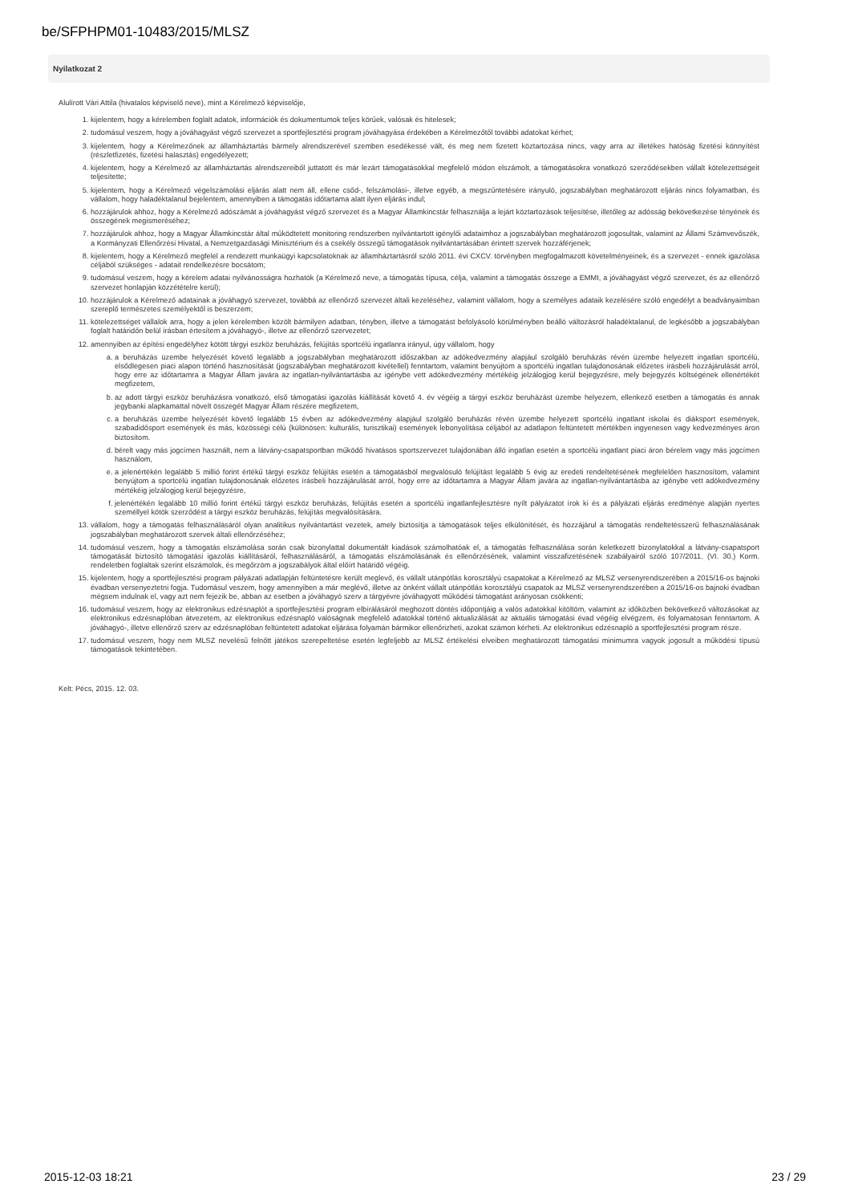be/SFPHPM01-10483/2015/MLSZ
Nyilatkozat 2
Alulírott Vári Attila (hivatalos képviselő neve), mint a Kérelmező képviselője,
1. kijelentem, hogy a kérelemben foglalt adatok, információk és dokumentumok teljes körűek, valósak és hitelesek;
2. tudomásul veszem, hogy a jóváhagyást végző szervezet a sportfejlesztési program jóváhagyása érdekében a Kérelmezőtől további adatokat kérhet;
3. kijelentem, hogy a Kérelmezőnek az államháztartás bármely alrendszerével szemben esedékessé vált, és meg nem fizetett köztartozása nincs, vagy arra az illetékes hatóság fizetési könnyítést (részletfizetés, fizetési halasztás) engedélyezett;
4. kijelentem, hogy a Kérelmező az államháztartás alrendszereiből juttatott és már lezárt támogatásokkal megfelelő módon elszámolt, a támogatásokra vonatkozó szerződésekben vállalt kötelezettségeit teljesítette;
5. kijelentem, hogy a Kérelmező végelszámolási eljárás alatt nem áll, ellene csőd-, felszámolási-, illetve egyéb, a megszűntetésére irányuló, jogszabályban meghatározott eljárás nincs folyamatban, és vállalom, hogy haladéktalanul bejelentem, amennyiben a támogatás időtartama alatt ilyen eljárás indul;
6. hozzájárulok ahhoz, hogy a Kérelmező adószámát a jóváhagyást végző szervezet és a Magyar Államkincstár felhasználja a lejárt köztartozások teljesítése, illetőleg az adósság bekövetkezése tényének és összegének megismeréséhez;
7. hozzájárulok ahhoz, hogy a Magyar Államkincstár által működtetett monitoring rendszerben nyilvántartott igénylői adataimhoz a jogszabályban meghatározott jogosultak, valamint az Állami Számvevőszék, a Kormányzati Ellenőrzési Hivatal, a Nemzetgazdasági Minisztérium és a csekély összegű támogatások nyilvántartásában érintett szervek hozzáférjenek;
8. kijelentem, hogy a Kérelmező megfelel a rendezett munkaügyi kapcsolatoknak az államháztartásról szóló 2011. évi CXCV. törvényben megfogalmazott követelményeinek, és a szervezet - ennek igazolása céljából szükséges - adatait rendelkezésre bocsátom;
9. tudomásul veszem, hogy a kérelem adatai nyilvánosságra hozhatók (a Kérelmező neve, a támogatás típusa, célja, valamint a támogatás összege a EMMI, a jóváhagyást végző szervezet, és az ellenőrző szervezet honlapján közzétételre kerül);
10. hozzájárulok a Kérelmező adatainak a jóváhagyó szervezet, továbbá az ellenőrző szervezet általi kezeléséhez, valamint vállalom, hogy a személyes adataik kezelésére szóló engedélyt a beadványaimban szereplő természetes személyektől is beszerzem;
11. kötelezettséget vállalok arra, hogy a jelen kérelemben közölt bármilyen adatban, tényben, illetve a támogatást befolyásoló körülményben beálló változásról haladéktalanul, de legkésőbb a jogszabályban foglalt határidőn belül írásban értesítem a jóváhagyó-, illetve az ellenőrző szervezetet;
12. amennyiben az építési engedélyhez kötött tárgyi eszköz beruházás, felújítás sportcélú ingatlanra irányul, úgy vállalom, hogy
a. a beruházás üzembe helyezését követő legalább a jogszabályban meghatározott időszakban az adókedvezmény alapjául szolgáló beruházás révén üzembe helyezett ingatlan sportcélú, elsődlegesen piaci alapon történő hasznosítását (jogszabályban meghatározott kivétellel) fenntartom, valamint benyújtom a sportcélú ingatlan tulajdonosának előzetes írásbeli hozzájárulását arról, hogy erre az időtartamra a Magyar Állam javára az ingatlan-nyilvántartásba az igénybe vett adókedvezmény mértékéig jelzálogjog kerül bejegyzésre, mely bejegyzés költségének ellenértékét megfizetem,
b. az adott tárgyi eszköz beruházásra vonatkozó, első támogatási igazolás kiállítását követő 4. év végéig a tárgyi eszköz beruházást üzembe helyezem, ellenkező esetben a támogatás és annak jegybanki alapkamattal növelt összegét Magyar Állam részére megfizetem,
c. a beruházás üzembe helyezését követő legalább 15 évben az adókedvezmény alapjául szolgáló beruházás révén üzembe helyezett sportcélú ingatlant iskolai és diáksport események, szabadidősport események és más, közösségi célú (különösen: kulturális, turisztikai) események lebonyolítása céljából az adatlapon feltüntetett mértékben ingyenesen vagy kedvezményes áron biztosítom.
d. bérelt vagy más jogcímen használt, nem a látvány-csapatsportban működő hivatásos sportszervezet tulajdonában álló ingatlan esetén a sportcélú ingatlant piaci áron bérelem vagy más jogcímen használom,
e. a jelenértékén legalább 5 millió forint értékű tárgyi eszköz felújítás esetén a támogatásból megvalósuló felújítást legalább 5 évig az eredeti rendeltetésének megfelelően hasznosítom, valamint benyújtom a sportcélú ingatlan tulajdonosának előzetes írásbeli hozzájárulását arról, hogy erre az időtartamra a Magyar Állam javára az ingatlan-nyilvántartásba az igénybe vett adókedvezmény mértékéig jelzálogjog kerül bejegyzésre,
f. jelenértékén legalább 10 millió forint értékű tárgyi eszköz beruházás, felújítás esetén a sportcélú ingatlanfejlesztésre nyílt pályázatot írok ki és a pályázati eljárás eredménye alapján nyertes személlyel kötök szerződést a tárgyi eszköz beruházás, felújítás megvalósítására.
13. vállalom, hogy a támogatás felhasználásáról olyan analitikus nyilvántartást vezetek, amely biztosítja a támogatások teljes elkülönítését, és hozzájárul a támogatás rendeltetésszerű felhasználásának jogszabályban meghatározott szervek általi ellenőrzéséhez;
14. tudomásul veszem, hogy a támogatás elszámolása során csak bizonylattal dokumentált kiadások számolhatóak el, a támogatás felhasználása során keletkezett bizonylatokkal a látvány-csapatsport támogatását biztosító támogatási igazolás kiállításáról, felhasználásáról, a támogatás elszámolásának és ellenőrzésének, valamint visszafizetésének szabályairól szóló 107/2011. (VI. 30.) Korm. rendeletben foglaltak szerint elszámolok, és megőrzöm a jogszabályok által előírt határidő végéig.
15. kijelentem, hogy a sportfejlesztési program pályázati adatlapján feltüntetésre került meglevő, és vállalt utánpótlás korosztályú csapatokat a Kérelmező az MLSZ versenyrendszerében a 2015/16-os bajnoki évadban versenyeztetni fogja. Tudomásul veszem, hogy amennyiben a már meglévő, illetve az önként vállalt utánpótlás korosztályú csapatok az MLSZ versenyrendszerében a 2015/16-os bajnoki évadban mégsem indulnak el, vagy azt nem fejezik be, abban az esetben a jóváhagyó szerv a tárgyévre jóváhagyott működési támogatást arányosan csökkenti;
16. tudomásul veszem, hogy az elektronikus edzésnaplót a sportfejlesztési program elbírálásáról meghozott döntés időpontjáig a valós adatokkal kitöltöm, valamint az időközben bekövetkező változásokat az elektronikus edzésnaplóban átvezetem, az elektronikus edzésnapló valóságnak megfelelő adatokkal történő aktualizálását az aktuális támogatási évad végéig elvégzem, és folyamatosan fenntartom. A jóváhagyó-, illetve ellenőrző szerv az edzésnaplóban feltüntetett adatokat eljárása folyamán bármikor ellenőrizheti, azokat számon kérheti. Az elektronikus edzésnapló a sportfejlesztési program része.
17. tudomásul veszem, hogy nem MLSZ nevelésű felnőtt játékos szerepeltetése esetén legfeljebb az MLSZ értékelési elveiben meghatározott támogatási minimumra vagyok jogosult a működési típusú támogatások tekintetében.
Kelt: Pécs, 2015. 12. 03.
2015-12-03 18:21 23 / 29